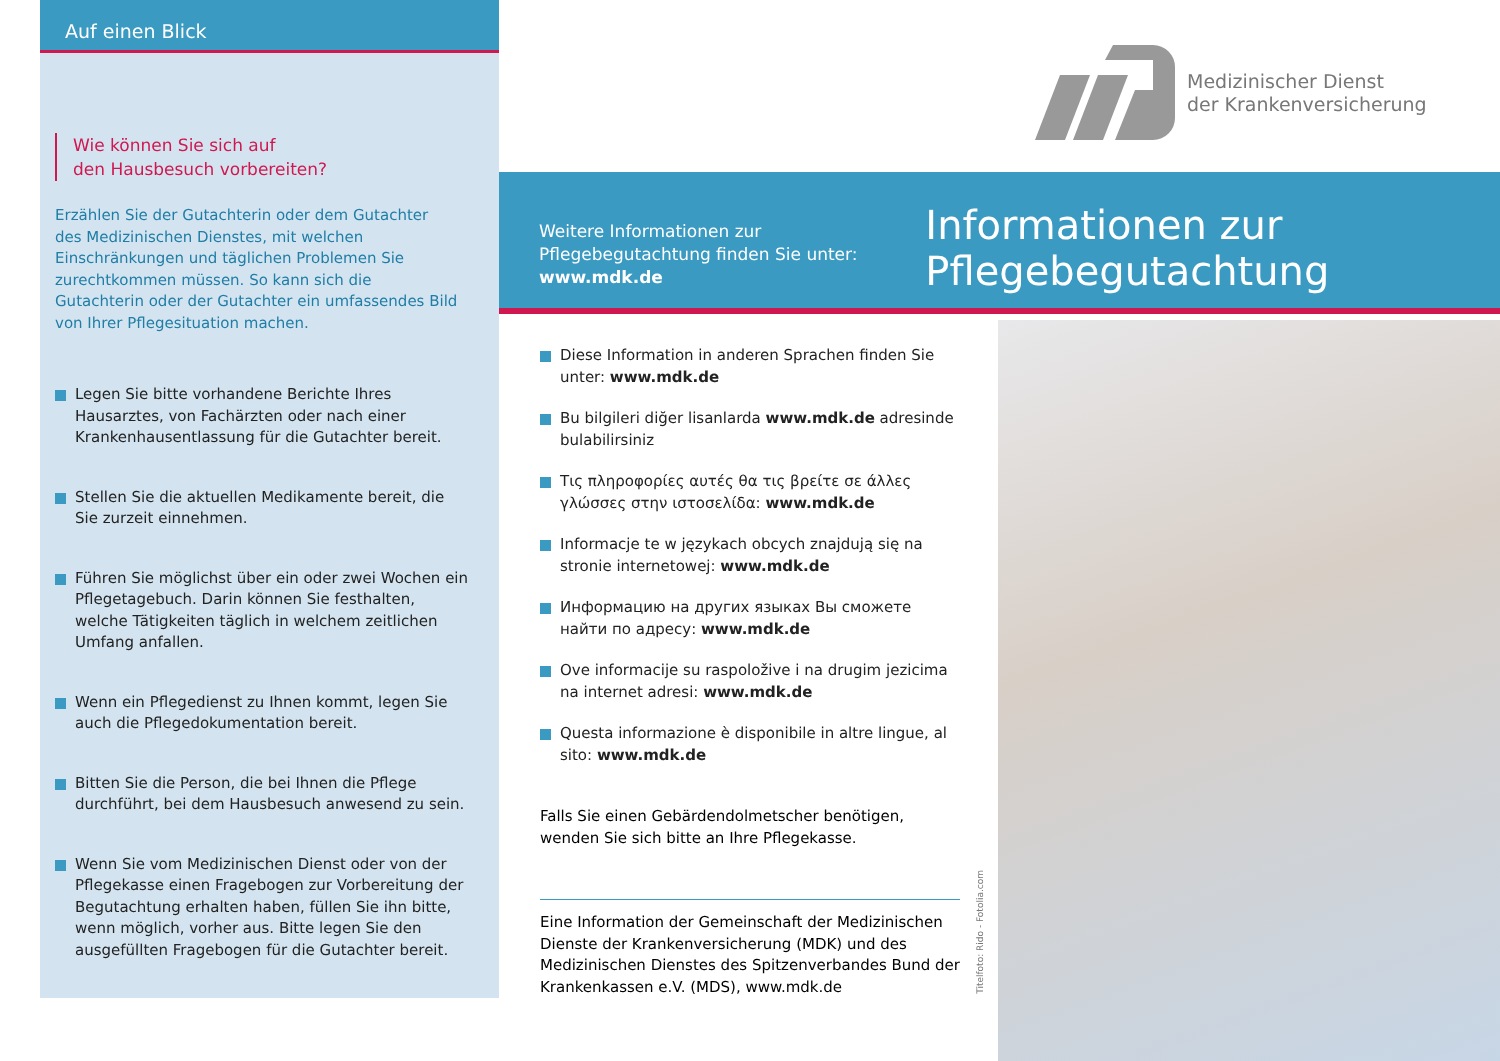Auf einen Blick
Wie können Sie sich auf
den Hausbesuch vorbereiten?
Erzählen Sie der Gutachterin oder dem Gutachter des Medizinischen Dienstes, mit welchen Einschränkungen und täglichen Problemen Sie zurechtkommen müssen. So kann sich die Gutachterin oder der Gutachter ein umfassendes Bild von Ihrer Pflegesituation machen.
Legen Sie bitte vorhandene Berichte Ihres Hausarztes, von Fachärzten oder nach einer Krankenhausentlassung für die Gutachter bereit.
Stellen Sie die aktuellen Medikamente bereit, die Sie zurzeit einnehmen.
Führen Sie möglichst über ein oder zwei Wochen ein Pflegetagebuch. Darin können Sie festhalten, welche Tätigkeiten täglich in welchem zeitlichen Umfang anfallen.
Wenn ein Pflegedienst zu Ihnen kommt, legen Sie auch die Pflegedokumentation bereit.
Bitten Sie die Person, die bei Ihnen die Pflege durchführt, bei dem Hausbesuch anwesend zu sein.
Wenn Sie vom Medizinischen Dienst oder von der Pflegekasse einen Fragebogen zur Vorbereitung der Begutachtung erhalten haben, füllen Sie ihn bitte, wenn möglich, vorher aus. Bitte legen Sie den ausgefüllten Fragebogen für die Gutachter bereit.
Medizinischer Dienst
der Krankenversicherung
Weitere Informationen zur Pflegebegutachtung finden Sie unter: www.mdk.de
Informationen zur Pflegebegutachtung
Diese Information in anderen Sprachen finden Sie unter: www.mdk.de
Bu bilgileri diğer lisanlarda www.mdk.de adresinde bulabilirsiniz
Τις πληροφορίες αυτές θα τις βρείτε σε άλλες γλώσσες στην ιστοσελίδα: www.mdk.de
Informacje te w językach obcych znajdują się na stronie internetowej: www.mdk.de
Информацию на других языках Вы сможете найти по адресу: www.mdk.de
Ove informacije su raspoložive i na drugim jezicima na internet adresi: www.mdk.de
Questa informazione è disponibile in altre lingue, al sito: www.mdk.de
Falls Sie einen Gebärdendolmetscher benötigen, wenden Sie sich bitte an Ihre Pflegekasse.
Eine Information der Gemeinschaft der Medizinischen Dienste der Krankenversicherung (MDK) und des Medizinischen Dienstes des Spitzenverbandes Bund der Krankenkassen e.V. (MDS), www.mdk.de
Titelfoto: Rido - Fotolia.com